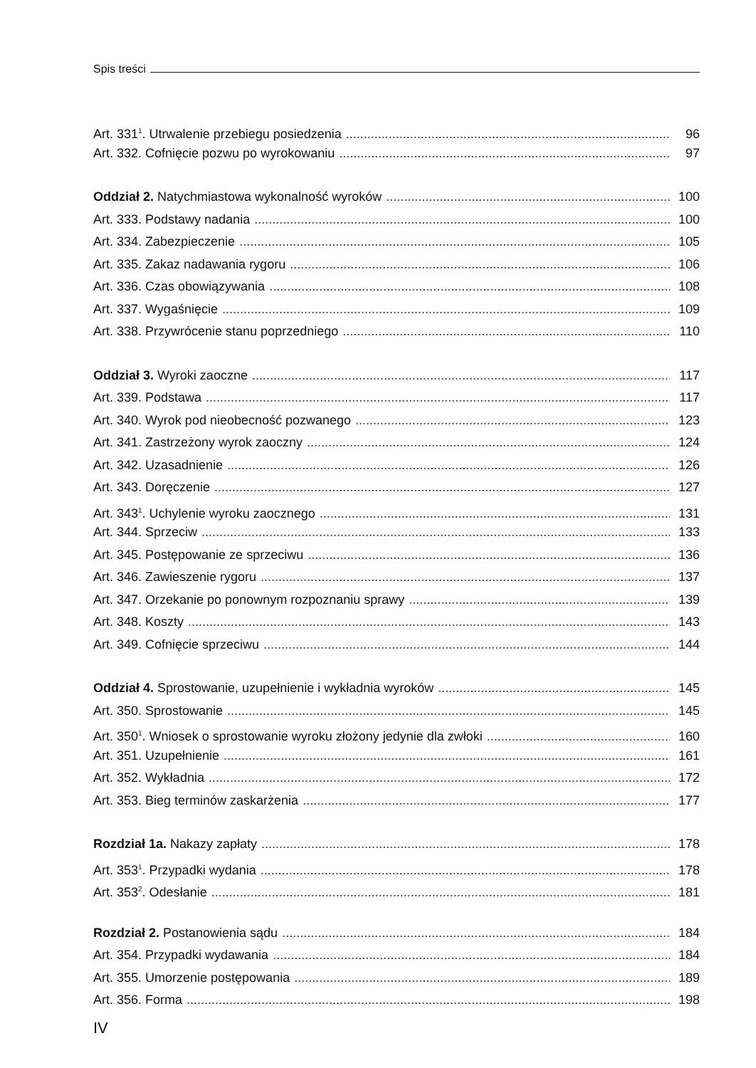Spis treści
Art. 331<sup>1</sup>. Utrwalenie przebiegu posiedzenia 96
Art. 332. Cofnięcie pozwu po wyrokowaniu 97
Oddział 2. Natychmiastowa wykonalność wyroków 100
Art. 333. Podstawy nadania 100
Art. 334. Zabezpieczenie 105
Art. 335. Zakaz nadawania rygoru 106
Art. 336. Czas obowiązywania 108
Art. 337. Wygaśnięcie 109
Art. 338. Przywrócenie stanu poprzedniego 110
Oddział 3. Wyroki zaoczne 117
Art. 339. Podstawa 117
Art. 340. Wyrok pod nieobecność pozwanego 123
Art. 341. Zastrzeżony wyrok zaoczny 124
Art. 342. Uzasadnienie 126
Art. 343. Doręczenie 127
Art. 343<sup>1</sup>. Uchylenie wyroku zaocznego 131
Art. 344. Sprzeciw 133
Art. 345. Postępowanie ze sprzeciwu 136
Art. 346. Zawieszenie rygoru 137
Art. 347. Orzekanie po ponownym rozpoznaniu sprawy 139
Art. 348. Koszty 143
Art. 349. Cofnięcie sprzeciwu 144
Oddział 4. Sprostowanie, uzupełnienie i wykładnia wyroków 145
Art. 350. Sprostowanie 145
Art. 350<sup>1</sup>. Wniosek o sprostowanie wyroku złożony jedynie dla zwłoki 160
Art. 351. Uzupełnienie 161
Art. 352. Wykładnia 172
Art. 353. Bieg terminów zaskarżenia 177
Rozdział 1a. Nakazy zapłaty 178
Art. 353<sup>1</sup>. Przypadki wydania 178
Art. 353<sup>2</sup>. Odesłanie 181
Rozdział 2. Postanowienia sądu 184
Art. 354. Przypadki wydawania 184
Art. 355. Umorzenie postępowania 189
Art. 356. Forma 198
IV